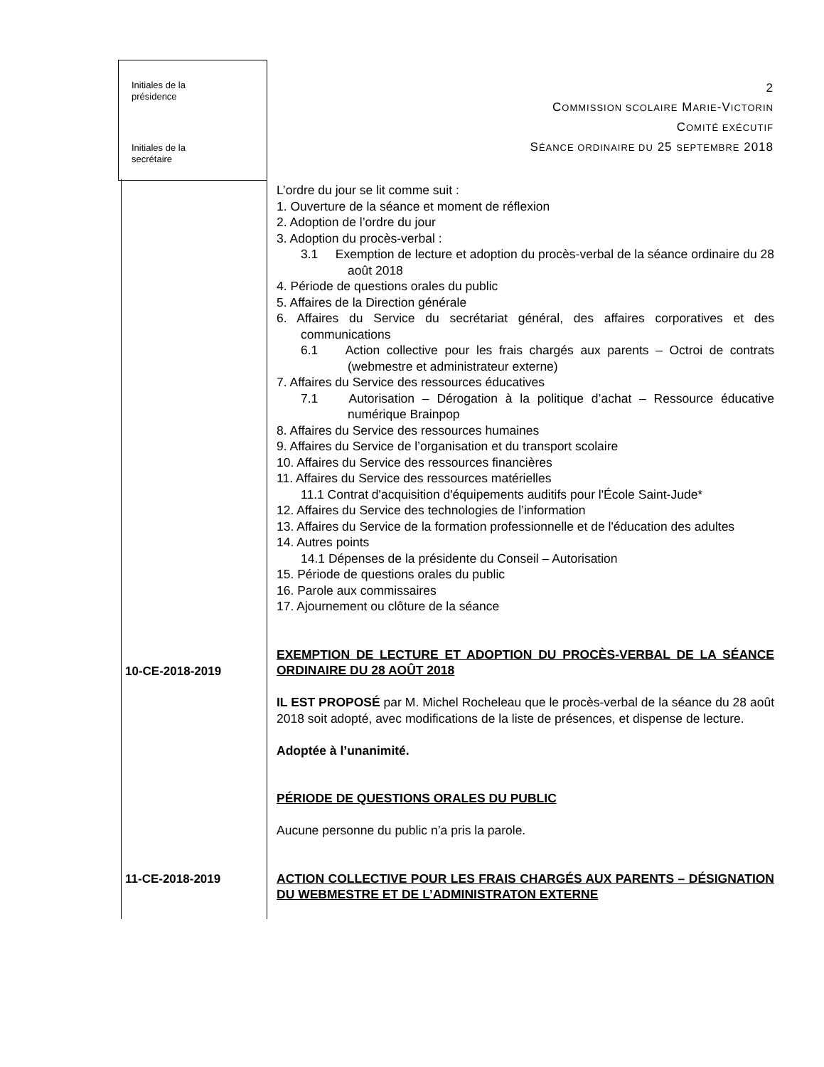Initiales de la
présidence
Initiales de la
secrétaire
2
COMMISSION SCOLAIRE MARIE-VICTORIN
COMITÉ EXÉCUTIF
SÉANCE ORDINAIRE DU 25 SEPTEMBRE 2018
L’ordre du jour se lit comme suit :
1. Ouverture de la séance et moment de réflexion
2. Adoption de l’ordre du jour
3. Adoption du procès-verbal :
3.1 Exemption de lecture et adoption du procès-verbal de la séance ordinaire du 28 août 2018
4. Période de questions orales du public
5. Affaires de la Direction générale
6. Affaires du Service du secrétariat général, des affaires corporatives et des communications
6.1 Action collective pour les frais chargés aux parents – Octroi de contrats (webmestre et administrateur externe)
7. Affaires du Service des ressources éducatives
7.1 Autorisation – Dérogation à la politique d’achat – Ressource éducative numérique Brainpop
8. Affaires du Service des ressources humaines
9. Affaires du Service de l’organisation et du transport scolaire
10. Affaires du Service des ressources financières
11. Affaires du Service des ressources matérielles
11.1 Contrat d'acquisition d'équipements auditifs pour l'École Saint-Jude*
12. Affaires du Service des technologies de l’information
13. Affaires du Service de la formation professionnelle et de l'éducation des adultes
14. Autres points
14.1 Dépenses de la présidente du Conseil – Autorisation
15. Période de questions orales du public
16. Parole aux commissaires
17. Ajournement ou clôture de la séance
EXEMPTION DE LECTURE ET ADOPTION DU PROCÈS-VERBAL DE LA SÉANCE ORDINAIRE DU 28 AOÛT 2018
IL EST PROPOSÉ par M. Michel Rocheleau que le procès-verbal de la séance du 28 août 2018 soit adopté, avec modifications de la liste de présences, et dispense de lecture.
Adoptée à l’unanimité.
PÉRIODE DE QUESTIONS ORALES DU PUBLIC
Aucune personne du public n’a pris la parole.
ACTION COLLECTIVE POUR LES FRAIS CHARGÉS AUX PARENTS – DÉSIGNATION DU WEBMESTRE ET DE L’ADMINISTRATON EXTERNE
10-CE-2018-2019
11-CE-2018-2019